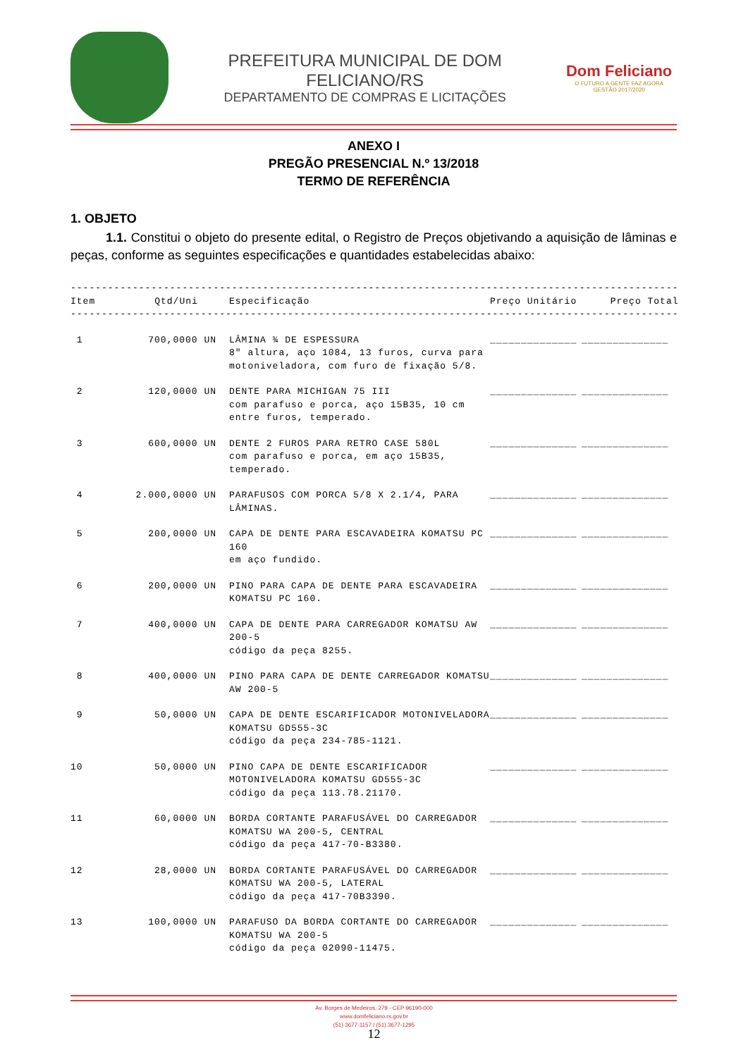PREFEITURA MUNICIPAL DE DOM FELICIANO/RS
DEPARTAMENTO DE COMPRAS E LICITAÇÕES
Dom Feliciano
O FUTURO A GENTE FAZ AGORA
GESTÃO 2017/2020
ANEXO I
PREGÃO PRESENCIAL N.º 13/2018
TERMO DE REFERÊNCIA
1. OBJETO
1.1. Constitui o objeto do presente edital, o Registro de Preços objetivando a aquisição de lâminas e peças, conforme as seguintes especificações e quantidades estabelecidas abaixo:
| -------------------------------------------------------------------------------------------------- | | | | |
| Item | Qtd/Uni | Especificação | Preço Unitário | Preço Total |
| -------------------------------------------------------------------------------------------------- | | | | |
| 1 | 700,0000 UN | LÂMINA ¾ DE ESPESSURA 8" altura, aço 1084, 13 furos, curva para motoniveladora, com furo de fixação 5/8. | ______________ | ______________ |
| 2 | 120,0000 UN | DENTE PARA MICHIGAN 75 III com parafuso e porca, aço 15B35, 10 cm entre furos, temperado. | ______________ | ______________ |
| 3 | 600,0000 UN | DENTE 2 FUROS PARA RETRO CASE 580L com parafuso e porca, em aço 15B35, temperado. | ______________ | ______________ |
| 4 | 2.000,0000 UN | PARAFUSOS COM PORCA 5/8 X 2.1/4, PARA LÂMINAS. | ______________ | ______________ |
| 5 | 200,0000 UN | CAPA DE DENTE PARA ESCAVADEIRA KOMATSU PC 160 em aço fundido. | ______________ | ______________ |
| 6 | 200,0000 UN | PINO PARA CAPA DE DENTE PARA ESCAVADEIRA KOMATSU PC 160. | ______________ | ______________ |
| 7 | 400,0000 UN | CAPA DE DENTE PARA CARREGADOR KOMATSU AW 200-5 código da peça 8255. | ______________ | ______________ |
| 8 | 400,0000 UN | PINO PARA CAPA DE DENTE CARREGADOR KOMATSU AW 200-5 | ______________ | ______________ |
| 9 | 50,0000 UN | CAPA DE DENTE ESCARIFICADOR MOTONIVELADORA KOMATSU GD555-3C código da peça 234-785-1121. | ______________ | ______________ |
| 10 | 50,0000 UN | PINO CAPA DE DENTE ESCARIFICADOR MOTONIVELADORA KOMATSU GD555-3C código da peça 113.78.21170. | ______________ | ______________ |
| 11 | 60,0000 UN | BORDA CORTANTE PARAFUSÁVEL DO CARREGADOR KOMATSU WA 200-5, CENTRAL código da peça 417-70-B3380. | ______________ | ______________ |
| 12 | 28,0000 UN | BORDA CORTANTE PARAFUSÁVEL DO CARREGADOR KOMATSU WA 200-5, LATERAL código da peça 417-70B3390. | ______________ | ______________ |
| 13 | 100,0000 UN | PARAFUSO DA BORDA CORTANTE DO CARREGADOR KOMATSU WA 200-5 código da peça 02090-11475. | ______________ | ______________ |
Av. Borges de Medeiros, 279 - CEP 96190-000
www.domfeliciano.rs.gov.br
(51) 3677-1157 / (51) 3677-1295
12